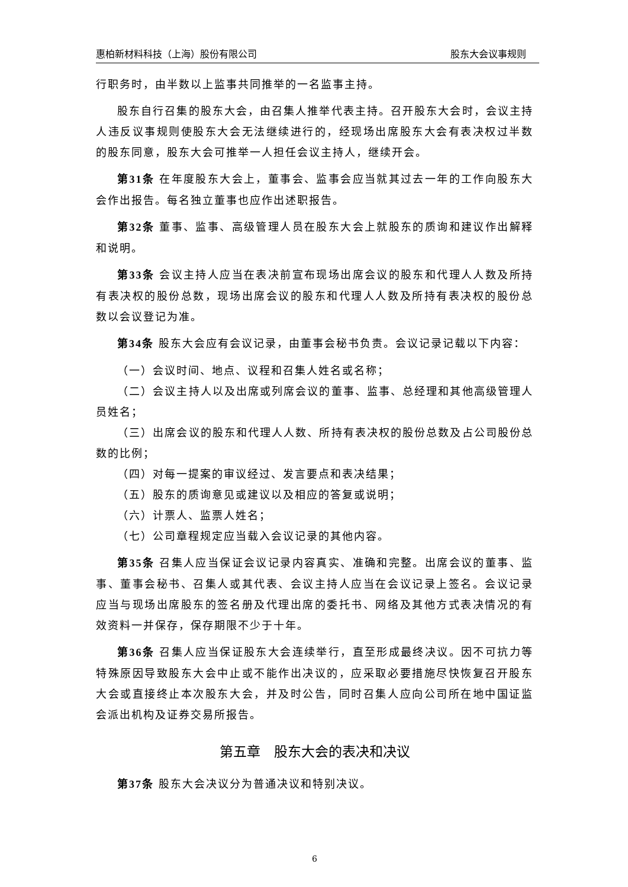惠柏新材料科技（上海）股份有限公司 股东大会议事规则
行职务时，由半数以上监事共同推举的一名监事主持。
股东自行召集的股东大会，由召集人推举代表主持。召开股东大会时，会议主持人违反议事规则使股东大会无法继续进行的，经现场出席股东大会有表决权过半数的股东同意，股东大会可推举一人担任会议主持人，继续开会。
第31条 在年度股东大会上，董事会、监事会应当就其过去一年的工作向股东大会作出报告。每名独立董事也应作出述职报告。
第32条 董事、监事、高级管理人员在股东大会上就股东的质询和建议作出解释和说明。
第33条 会议主持人应当在表决前宣布现场出席会议的股东和代理人人数及所持有表决权的股份总数，现场出席会议的股东和代理人人数及所持有表决权的股份总数以会议登记为准。
第34条 股东大会应有会议记录，由董事会秘书负责。会议记录记载以下内容：
（一）会议时间、地点、议程和召集人姓名或名称；
（二）会议主持人以及出席或列席会议的董事、监事、总经理和其他高级管理人员姓名；
（三）出席会议的股东和代理人人数、所持有表决权的股份总数及占公司股份总数的比例；
（四）对每一提案的审议经过、发言要点和表决结果；
（五）股东的质询意见或建议以及相应的答复或说明；
（六）计票人、监票人姓名；
（七）公司章程规定应当载入会议记录的其他内容。
第35条 召集人应当保证会议记录内容真实、准确和完整。出席会议的董事、监事、董事会秘书、召集人或其代表、会议主持人应当在会议记录上签名。会议记录应当与现场出席股东的签名册及代理出席的委托书、网络及其他方式表决情况的有效资料一并保存，保存期限不少于十年。
第36条 召集人应当保证股东大会连续举行，直至形成最终决议。因不可抗力等特殊原因导致股东大会中止或不能作出决议的，应采取必要措施尽快恢复召开股东大会或直接终止本次股东大会，并及时公告，同时召集人应向公司所在地中国证监会派出机构及证券交易所报告。
第五章　股东大会的表决和决议
第37条 股东大会决议分为普通决议和特别决议。
6